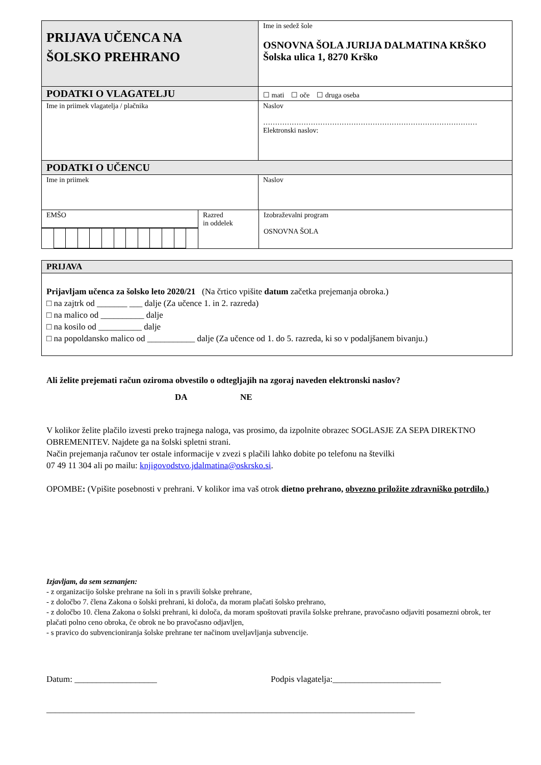| PRIJAVA UČENCA NA ŠOLSKO PREHRANO | Ime in sedež šole OSNOVNA ŠOLA JURIJA DALMATINA KRŠKO Šolska ulica 1, 8270 Krško |
| PODATKI O VLAGATELJU | ☐ mati ☐ oče ☐ druga oseba |
| Ime in priimek vlagatelja / plačnika | Naslov ……………………………………………………………………………… Elektronski naslov: |
| PODATKI O UČENCU | |
| Ime in priimek | Naslov |
| EMŠO | Razred in oddelek | Izobraževalni program OSNOVNA ŠOLA |
| PRIJAVA |
| Prijavljam učenca za šolsko leto 2020/21 (Na črtico vpišite datum začetka prejemanja obroka.) □ na zajtrk od _______ ___ dalje (Za učence 1. in 2. razreda) □ na malico od __________ dalje □ na kosilo od __________ dalje □ na popoldansko malico od ___________ dalje (Za učence od 1. do 5. razreda, ki so v podaljšanem bivanju.) |
Ali želite prejemati račun oziroma obvestilo o odtegljajih na zgoraj naveden elektronski naslov?
DA NE
V kolikor želite plačilo izvesti preko trajnega naloga, vas prosimo, da izpolnite obrazec SOGLASJE ZA SEPA DIREKTNO OBREMENITEV. Najdete ga na šolski spletni strani.
Način prejemanja računov ter ostale informacije v zvezi s plačili lahko dobite po telefonu na številki
07 49 11 304 ali po mailu: knjigovodstvo.jdalmatina@oskrsko.si.
OPOMBE: (Vpišite posebnosti v prehrani. V kolikor ima vaš otrok dietno prehrano, obvezno priložite zdravniško potrdilo.)
Izjavljam, da sem seznanjen:
- z organizacijo šolske prehrane na šoli in s pravili šolske prehrane,
- z določbo 7. člena Zakona o šolski prehrani, ki določa, da moram plačati šolsko prehrano,
- z določbo 10. člena Zakona o šolski prehrani, ki določa, da moram spoštovati pravila šolske prehrane, pravočasno odjaviti posamezni obrok, ter plačati polno ceno obroka, če obrok ne bo pravočasno odjavljen,
- s pravico do subvencioniranja šolske prehrane ter načinom uveljavljanja subvencije.
Datum: ___________________ Podpis vlagatelja:_________________________
_____________________________________________________________________________________